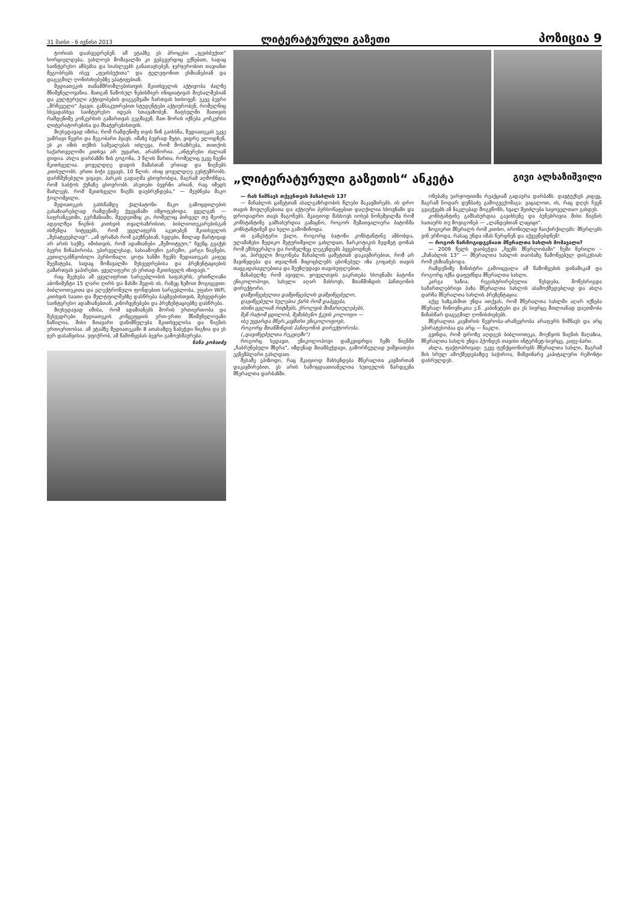31 მაისი - 6 ივნისი 2013 ლიტერატურული გაზეთი პოზიცია 9
ტორიას დაახვედრებენ. ამ ეტაპზე ეს პროცესი „ფეისბუქით“ ხორციელდება, უახლოეს მომავალში კი ვებგვერდიც ექნებათ, სადაც საინტერესო ამბებსა და სიახლეებს განათავსებენ, ჯერჯერობით თავიანთ მეგობრებს ისევ „ფეისბუქითა“ და ტელეფონით ეხმიანებიან და დაგეგმილ ღონისძიებებზე ეპატიჟებიან.
მედიათეკის თანამშრომლებისთვის მკითხველის აქტივობა ძალზე მნიშვნელოვანია. მათგან წამოსულ ნებისმიერ ინიციატივას მიესალმებიან და კულტურული აქტივობების დაგეგმვაში ჩართვას სთხოვენ. უკვე ბევრი „მრჩეველი“ ჰყავთ. განსაკუთრებით სტუდენტები აქტიურობენ, რომელნიც სხვადასხვა საინტერესო იდეას სთავაზობენ. ზაფხულში მათივის რამდენიმე კონკურსის გამართვას გეგმავენ, მათ შორის იქნება კონკურსი ლიტერატორებისა და მხატვრებისთვის.
მიუხედავად იმისა, რომ რამდენიმე თვის წინ გაიხსნა, მედიათეკას უკვე უამრავი წევრი და მეგობარი ჰყავს. იმაზე ბევრად მეტი, ვიდრე ელოდნენ, ეს კი იმის თქმის საშუალებას იძლევა, რომ მოსაზრება, თითქოს საქართველოში კითხვა არ უყვართ, არასწორია. „ინტერესი ძალიან დიდია. ახლა დარბაზში ზის გოგონა, 3 წლის მართა, რომელიც უკვე ჩვენი მკითხველია. ყოველდღე დადის მამასთან ერთად და წიგნებს კითხულობს. ერთი ბიჭი გვყავს, 10 წლის. ისიც ყოველდღე გვსტუმრობს. დარწმუნებული ვიყავი, პარკის გადაღმა ცხოვრობდა, მაგრამ აღმოჩნდა, რომ საბჭოს ქუჩაზე ცხოვრობს. ასეთები ბევრნი არიან, რაც იმედს მაძლევს, რომ მკითხველი წიგნს დაუბრუნდება,“ — მეუბნება მაკო ჭოლოშვილი.
მედიათეკის გახსნამდე ქალბატონი მაკო გამოცდილების გასაზიარებლად რამდენიმე ქვეყანაში იმყოფებოდა. ყველგან — საფრანგეთში, გერმანიაში, შვედეთშიც კი, რომელიც პირველ თუ მეორე ადგილზეა წიგნის კითხვის თვალსაზრისით, ბიბლიოთეკარებისგან ისმენდა სიტყვებს, რომ ყველაფერს აკეთებენ მკითხველის „შესატყუებლად“. „ამ ფრაზას რომ გაუზნებიან, ხვდები, მთლად მარტივად არ არის საქმე. იმისთვის, რომ ადამიანები „შემოიტყუო,“ ჩვენც გვაქვს ბევრი წინაპირობა. უპირველესად, სასიამოვნო გარემო, კარგი წიგნები, კეთილგანწყობილი პერსონალი. ცოტა ხანში ჩვენს მედიათეკას კაფეც შეემატება, სადაც მომავალში შეხვედრებისა და პრეზენტაციების გამართვას ვაპირებთ. ყველაფერი ეს ერთად მკითხველს იზიდავს.“
რაც შეეხება ამ ყველაფრით სარგებლობის საფასურს, ერთწლიანი აბონიმენტი 15 ლარი ღირს და მასში შედის ის, რაზეც ზემოთ მოგიყევით: ბიბლიოთეკითა და ელექტრონული ფონდებით სარგებლობა, უფასო WiFi, კითხვის საათი და მულტფილმებზე დასწრება ბავშვებისთვის, შეხვედრები საინტერესო ადამიანებთან, კინოჩვენებები და პრეზენტაციებზე დასწრება.
მიუხედავად იმისა, რომ ადამიანებს შორის ურთიერთობა და შეხვედრები მედიათეკის კონცეფციის ერთ-ერთი მნიშვნელოვანი ნაწილია, მისი მთავარი დანიშნულება მკითხველისა და წიგნის ურთიერთობაა. ამ ეტაპზე მედიათეკაში 8 ათასამდე ნაბეჭდი წიგნია და ეს ჯერ დასაწყისია. ვფიქრობ, ამ წამოწყებას ბევრი გამოეხმაურება.
ნანა კობაიძე
„ლიტერატურული გაზეთის“ ანკეტა გივი ალხაზიშვილი
— რას ნიშნავს თქვენთვის მაჩაბლის 13?
— მაჩაბლის ცამეტთან ახალგაზრდობის წლები მაკავშირებს. ის დრო თავის მოვლენებითა და აქტიური პერსონაჟებით დაღქილია ხსოვნაში და დროდადრო თავს მაგონებს. მკაფიოდ მახსოვს იოსებ ნონეშვილმა რომ კონსტანტინე გამსახურდია გამაცნო, როგორ შემათვალიერა ბატონმა კონსტანტინემ და ხელი გამომიწოდა.
ის განგსტერი ქალი, როგორც ბატონი კონსტანტინე ამბობდა, ულამაზესი მედიკო მეტურიშვილი გახლდათ, ნარკოტიკის ზედმეტ დოზას რომ ემსხვერპლა და რომელზეც ლეგენდებს ჰყვებოდნენ.
აი, პირველი მოგონება მაჩაბლის ცამეტთან დაკავშირებით, რომ არ მავიწყდება და თვალწინ მიცოცხლებს ცხონებულ იზა გოცაძეს თავის თავგადასავლებითა და შეუზღუდავი თავისუფლებით.
მაჩაბელზე რომ ავივლი, ყოველთვის გაკრთება ხსოვნაში ბატონი ენიკოლოპოვი, სახელი აღარ მახსოვს, მთაწმინდის პანთეონის დირექტორი.
დამვიწყებელთა დამვიწყებლის დამვიწყებელო,
დავიწყებული სულებია ქარს რომ დაჰყვება,
ისინი ცვლიან რიტმებს, ქროლვის მიმართულებებს,
შენ რატომ ცდილობ, შემახსენო ჭკუის კოლოფო —
ისე უყვარდა მწერ.კავშირი ენიკოლოფოვს,
როგორც მთაწმინდის პანთეონის დირექტორობა.
(„დავიწყებულთა რეკვიემი“)
როგორც ხედავთ, ენიკოლოპოვი დამკვიდრდა ჩემს წიგნში „ჩაბრუნებული მზერა“, იმდენად შთამბეჭდავი, გამორჩეულად უიშვიათესი ეგზემპლარი გახლდათ.
მესამე ეპიზოდი, რაც მკაფიოდ მახსენდება მწერალთა კავშირთან დაკავშირებით, ეს არის სამოცდაათიანელთა ხუთეულის წარდგენა მწერალთა დარბაზში.
ონებაზე უარყოფითმა რეაქციამ გადაურა დარბაზს. დავტუქსეს კიდეც, მაგრამ ნოდარ დუმბაძე გამოგვექომაგა: ვაცალოთ, ის, რაც დღეს ჩვენ გვაეჭვებს ან ნაკლებად მოგვწონს, ხვალ შეიძლება საყოველთაო გახდეს.
კონსტანტინე გამსახურდია გავიხსენე და ბუნებრივია მისი წიგნის სათაურს თუ მოვიგონებ — „ლანდებთან ლაციცი“.
ზოგიერთ მწერალს რომ კითხო, ირონიულად ჩაიქირქილებს: მწერლებს ვინ ერჩოდა, რასაც უნდა იმას წერდნენ და აქვეყნებდნენ!
— როგორ წარმოგიდგენიათ მწერალთა სახლის მომავალი?
— 2009 წელს დაიბეჭდა „ჩვენს მწერლობაში“ ჩემი წერილი – „მაჩაბლის 13“ — მწერალთა სახლის თაობაზე წამოწყებულ დისკუსიას რომ ეხმიანებოდა.
რამდენიმე მინისტრი გამოიცვალა ამ წამოწყების დინამიკამ და როგორც იქნა დაფუძნდა მწერალთა სახლი.
კარგა ხანია, რეგისტრირებულია წესდება, მოწესრიგდა სამართლებრივი ბაზა მწერალთა სახლის ასამოქმედებლად და ახლა დარჩა მწერალთა სახლის პრეზენტაცია.
აქვე ხაზგასმით უნდა ითქვას, რომ მწერალთა სახლში აღარ იქნება მწერალ ჩინოვნიკთა ე.წ. კაბინეტები და ეს სივრცე მთლიანად დაეთმობა წინასწარ დაგეგმილ ღონისძიებებს.
მწერალთა კავშირის წევრობა-არაწევრობა არაფერს ნიშნავს და არც უპირატესობაა და არც — ნაკლი.
გვინდა, რომ დროზე აღდგეს ბიბლიოთეკა, მოეწყოს წიგნის მაღაზია, მწერალთა სახლს უნდა ჰქონდეს თავისი ინტერნეტ-სივრცე, კაფე-ბარი.
ახლა, ფაქტობრივად: უკვე ფუნქციონირებს მწერალთა სახლი, მაგრამ მის სრულ ამოქმედებამდე საჭიროა, მიმდინარე კაპიტალური რემონტი დასრულდეს.